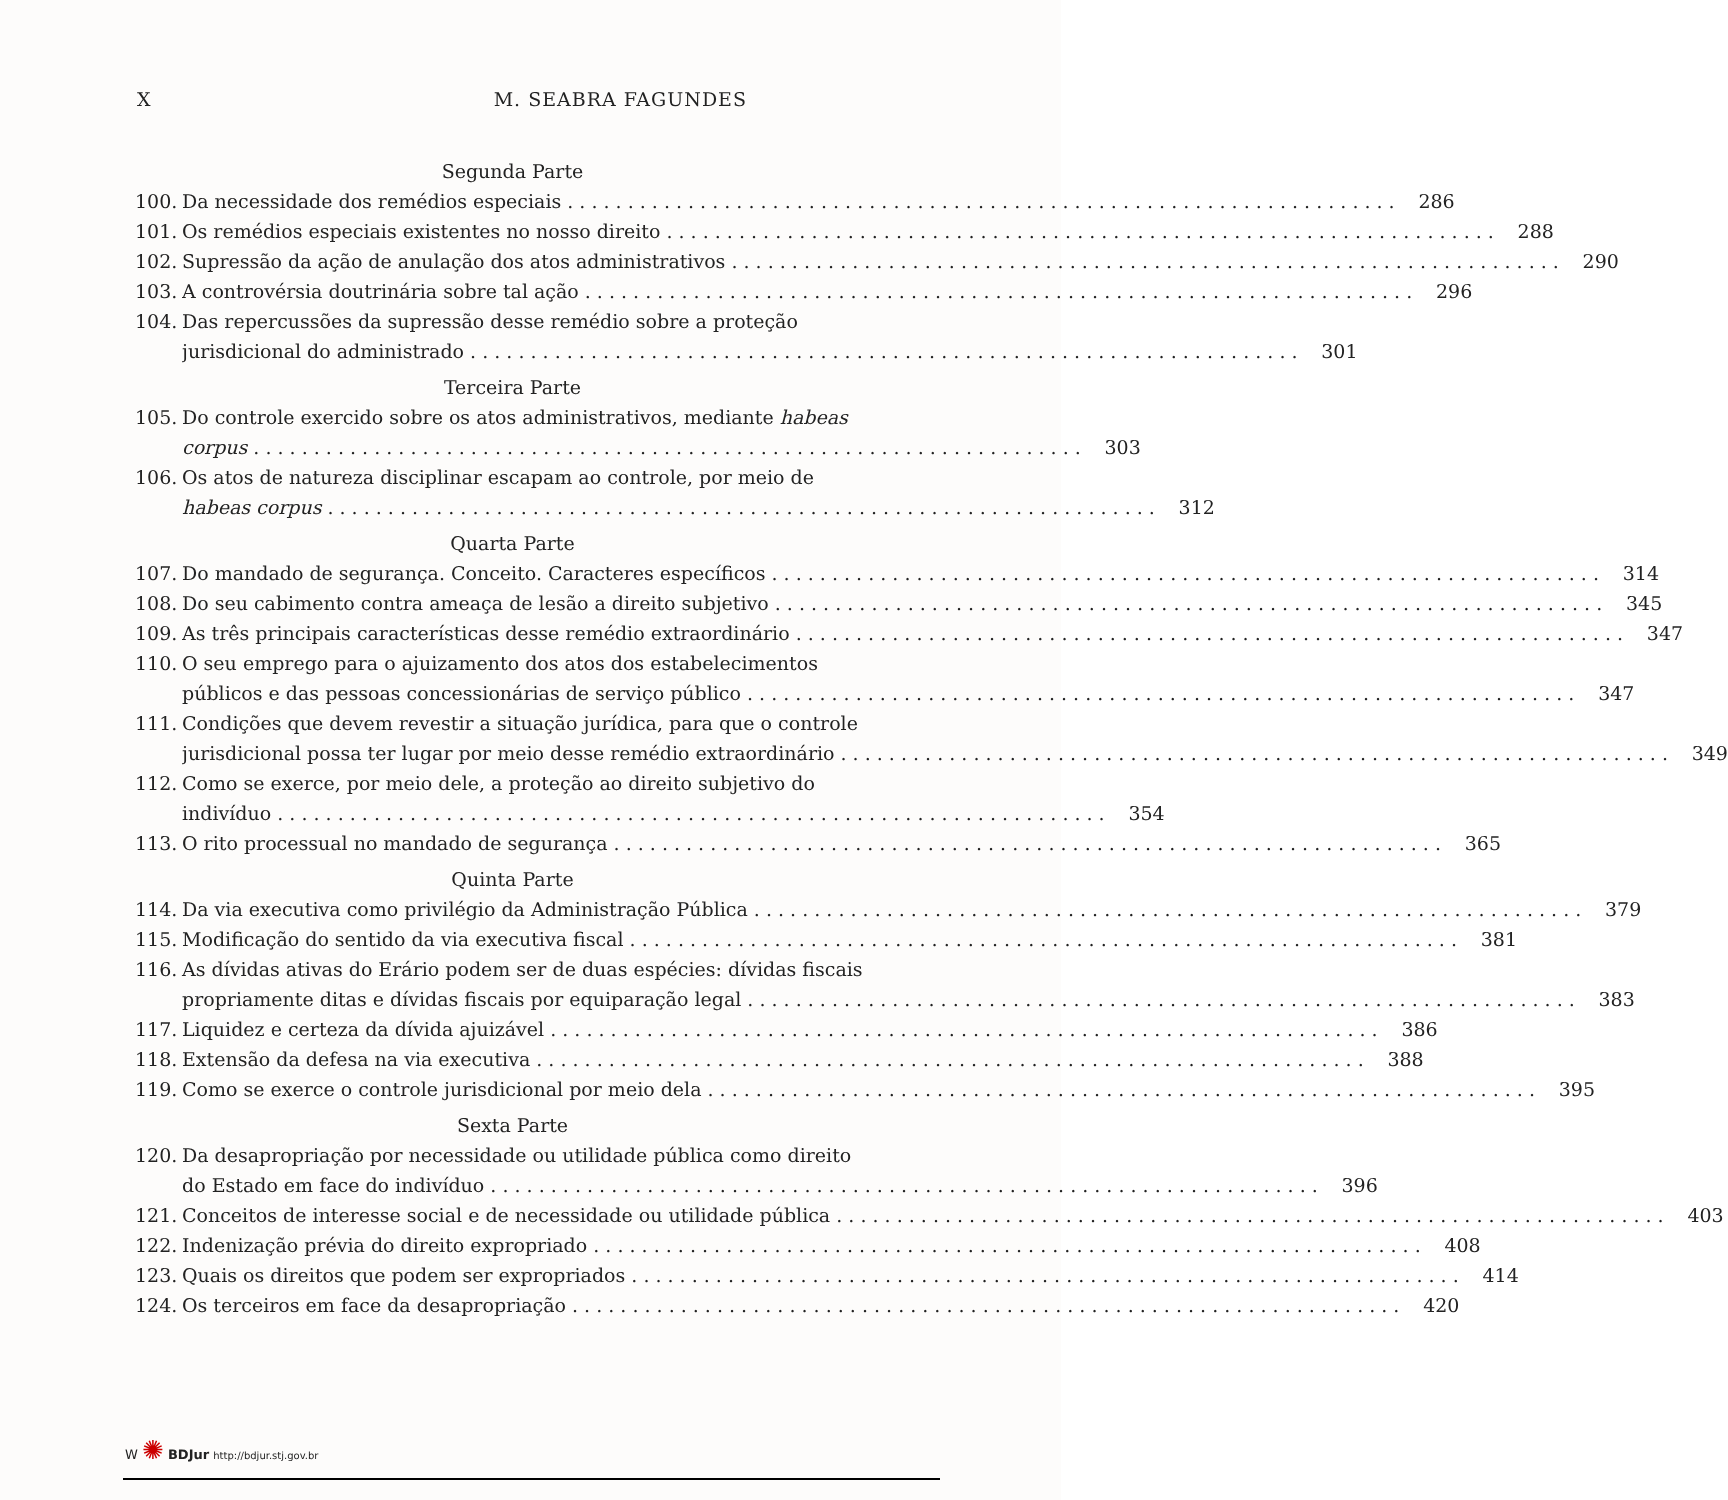X M. SEABRA FAGUNDES
Segunda Parte
100. Da necessidade dos remédios especiais 286
101. Os remédios especiais existentes no nosso direito 288
102. Supressão da ação de anulação dos atos administrativos 290
103. A controvérsia doutrinária sobre tal ação 296
104. Das repercussões da supressão desse remédio sobre a proteção
jurisdicional do administrado 301
Terceira Parte
105. Do controle exercido sobre os atos administrativos, mediante habeas
corpus 303
106. Os atos de natureza disciplinar escapam ao controle, por meio de
habeas corpus 312
Quarta Parte
107. Do mandado de segurança. Conceito. Caracteres específicos 314
108. Do seu cabimento contra ameaça de lesão a direito subjetivo 345
109. As três principais características desse remédio extraordinário 347
110. O seu emprego para o ajuizamento dos atos dos estabelecimentos
públicos e das pessoas concessionárias de serviço público 347
111. Condições que devem revestir a situação jurídica, para que o controle
jurisdicional possa ter lugar por meio desse remédio extraordinário 349
112. Como se exerce, por meio dele, a proteção ao direito subjetivo do
indivíduo 354
113. O rito processual no mandado de segurança 365
Quinta Parte
114. Da via executiva como privilégio da Administração Pública 379
115. Modificação do sentido da via executiva fiscal 381
116. As dívidas ativas do Erário podem ser de duas espécies: dívidas fiscais
propriamente ditas e dívidas fiscais por equiparação legal 383
117. Liquidez e certeza da dívida ajuizável 386
118. Extensão da defesa na via executiva 388
119. Como se exerce o controle jurisdicional por meio dela 395
Sexta Parte
120. Da desapropriação por necessidade ou utilidade pública como direito
do Estado em face do indivíduo 396
121. Conceitos de interesse social e de necessidade ou utilidade pública 403
122. Indenização prévia do direito expropriado 408
123. Quais os direitos que podem ser expropriados 414
124. Os terceiros em face da desapropriação 420
W ✺ BDJur http://bdjur.stj.gov.br